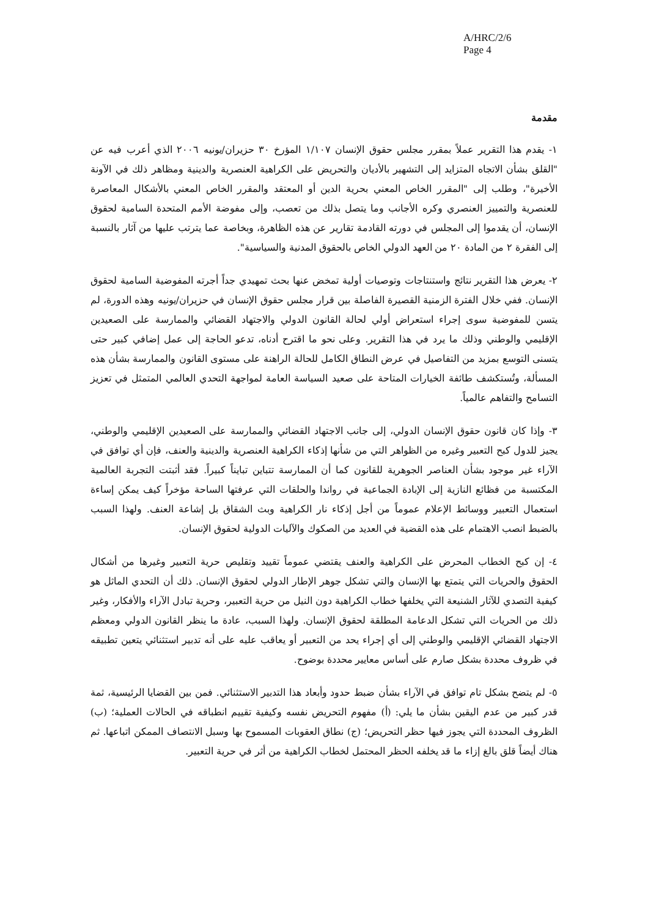A/HRC/2/6
Page 4
مقدمة
١- يقدم هذا التقرير عملاً بمقرر مجلس حقوق الإنسان ١/١٠٧ المؤرخ ٣٠ حزيران/يونيه ٢٠٠٦ الذي أعرب فيه عن "القلق بشأن الاتجاه المتزايد إلى التشهير بالأديان والتحريض على الكراهية العنصرية والدينية ومظاهر ذلك في الآونة الأخيرة"، وطلب إلى "المقرر الخاص المعني بحرية الدين أو المعتقد والمقرر الخاص المعني بالأشكال المعاصرة للعنصرية والتمييز العنصري وكره الأجانب وما يتصل بذلك من تعصب، وإلى مفوضة الأمم المتحدة السامية لحقوق الإنسان، أن يقدموا إلى المجلس في دورته القادمة تقارير عن هذه الظاهرة، وبخاصة عما يترتب عليها من آثار بالنسبة إلى الفقرة ٢ من المادة ٢٠ من العهد الدولي الخاص بالحقوق المدنية والسياسية".
٢- يعرض هذا التقرير نتائج واستنتاجات وتوصيات أولية تمخض عنها بحث تمهيدي جداً أجرته المفوضية السامية لحقوق الإنسان. ففي خلال الفترة الزمنية القصيرة الفاصلة بين قرار مجلس حقوق الإنسان في حزيران/يونيه وهذه الدورة، لم يتسن للمفوضية سوى إجراء استعراض أولي لحالة القانون الدولي والاجتهاد القضائي والممارسة على الصعيدين الإقليمي والوطني وذلك ما يرد في هذا التقرير. وعلى نحو ما اقترح أدناه، تدعو الحاجة إلى عمل إضافي كبير حتى يتسنى التوسع بمزيد من التفاصيل في عرض النطاق الكامل للحالة الراهنة على مستوى القانون والممارسة بشأن هذه المسألة، وتُستكشف طائفة الخيارات المتاحة على صعيد السياسة العامة لمواجهة التحدي العالمي المتمثل في تعزيز التسامح والتفاهم عالمياً.
٣- وإذا كان قانون حقوق الإنسان الدولي، إلى جانب الاجتهاد القضائي والممارسة على الصعيدين الإقليمي والوطني، يجيز للدول كبح التعبير وغيره من الظواهر التي من شأنها إذكاء الكراهية العنصرية والدينية والعنف، فإن أي توافق في الآراء غير موجود بشأن العناصر الجوهرية للقانون كما أن الممارسة تتباين تبايناً كبيراً. فقد أثبتت التجربة العالمية المكتسبة من فظائع النازية إلى الإبادة الجماعية في رواندا والحلقات التي عرفتها الساحة مؤخراً كيف يمكن إساءة استعمال التعبير ووسائط الإعلام عموماً من أجل إذكاء نار الكراهية وبث الشقاق بل إشاعة العنف. ولهذا السبب بالضبط انصب الاهتمام على هذه القضية في العديد من الصكوك والآليات الدولية لحقوق الإنسان.
٤- إن كبح الخطاب المحرض على الكراهية والعنف يقتضي عموماً تقييد وتقليص حرية التعبير وغيرها من أشكال الحقوق والحريات التي يتمتع بها الإنسان والتي تشكل جوهر الإطار الدولي لحقوق الإنسان. ذلك أن التحدي الماثل هو كيفية التصدي للآثار الشنيعة التي يخلفها خطاب الكراهية دون النيل من حرية التعبير، وحرية تبادل الآراء والأفكار، وغير ذلك من الحريات التي تشكل الدعامة المطلقة لحقوق الإنسان. ولهذا السبب، عادة ما ينظر القانون الدولي ومعظم الاجتهاد القضائي الإقليمي والوطني إلى أي إجراء يحد من التعبير أو يعاقب عليه على أنه تدبير استثنائي يتعين تطبيقه في ظروف محددة بشكل صارم على أساس معايير محددة بوضوح.
٥- لم يتضح بشكل تام توافق في الآراء بشأن ضبط حدود وأبعاد هذا التدبير الاستثنائي. فمن بين القضايا الرئيسية، ثمة قدر كبير من عدم اليقين بشأن ما يلي: (أ) مفهوم التحريض نفسه وكيفية تقييم انطباقه في الحالات العملية؛ (ب) الظروف المحددة التي يجوز فيها حظر التحريض؛ (ج) نطاق العقوبات المسموح بها وسبل الانتصاف الممكن اتباعها. ثم هناك أيضاً قلق بالغ إزاء ما قد يخلفه الحظر المحتمل لخطاب الكراهية من أثر في حرية التعبير.